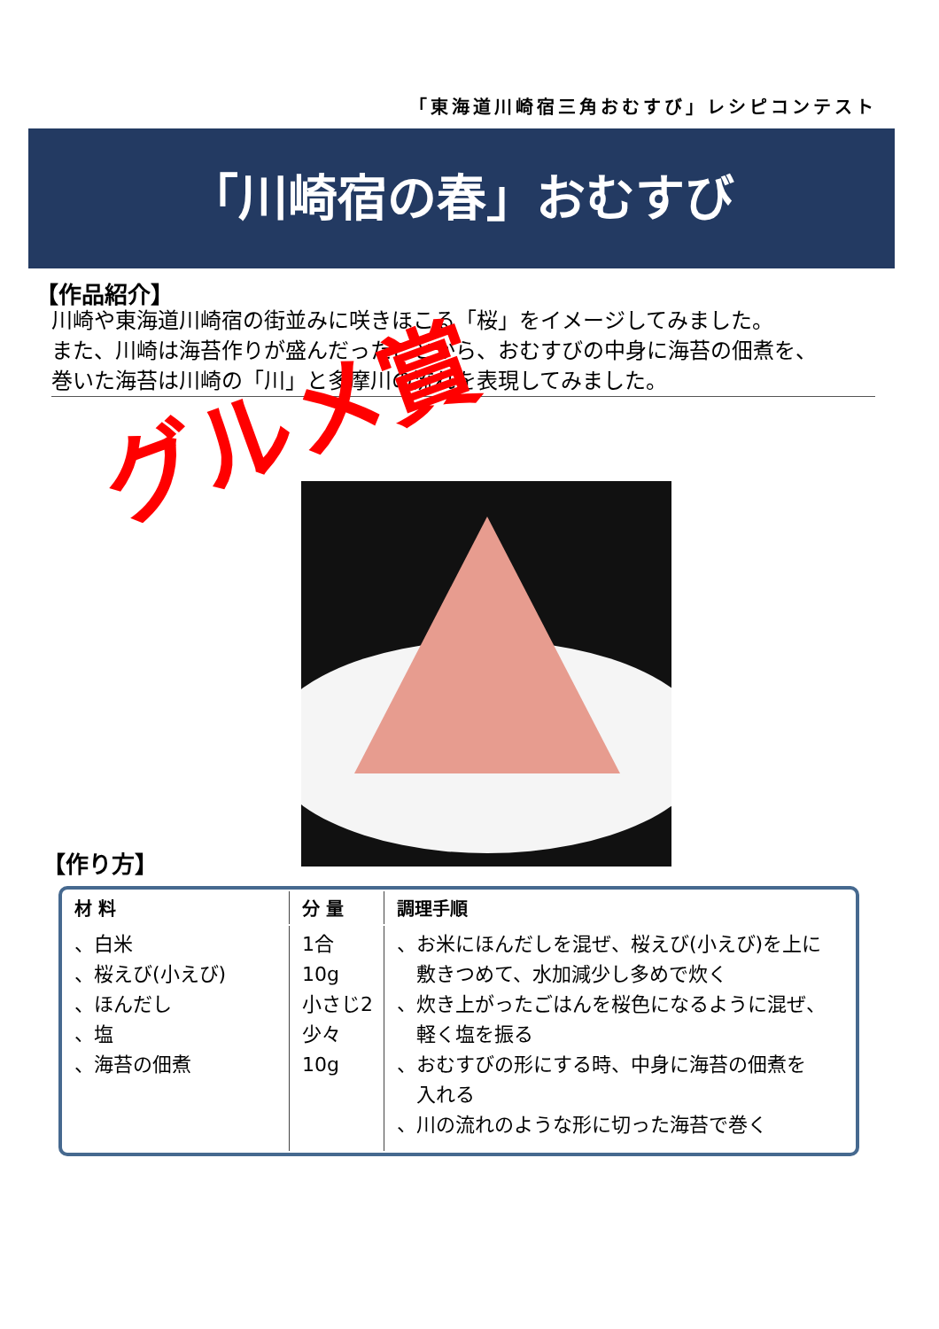「東海道川崎宿三角おむすび」レシピコンテスト
「川崎宿の春」おむすび
【作品紹介】
川崎や東海道川崎宿の街並みに咲きほこる「桜」をイメージしてみました。
また、川崎は海苔作りが盛んだったことから、おむすびの中身に海苔の佃煮を、
巻いた海苔は川崎の「川」と多摩川の流れを表現してみました。
グルメ賞
【作り方】
| 材 料 | 分 量 | 調理手順 |
| --- | --- | --- |
| 、白米 、桜えび(小えび) 、ほんだし 、塩 、海苔の佃煮 | 1合 10g 小さじ2 少々 10g | 、お米にほんだしを混ぜ、桜えび(小えび)を上に 敷きつめて、水加減少し多めで炊く 、炊き上がったごはんを桜色になるように混ぜ、 軽く塩を振る 、おむすびの形にする時、中身に海苔の佃煮を 入れる 、川の流れのような形に切った海苔で巻く |